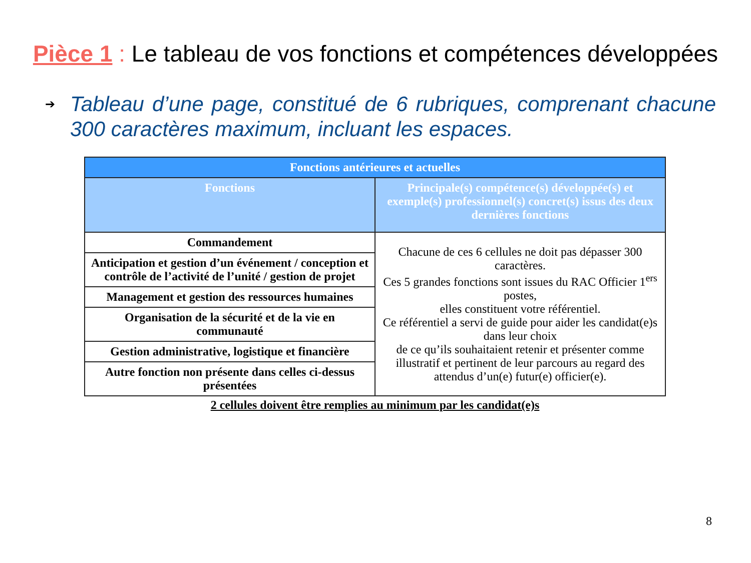Pièce 1 : Le tableau de vos fonctions et compétences développées
➔ Tableau d’une page, constitué de 6 rubriques, comprenant chacune 300 caractères maximum, incluant les espaces.
| Fonctions antérieures et actuelles | |
| --- | --- |
| Fonctions | Principale(s) compétence(s) développée(s) et exemple(s) professionnel(s) concret(s) issus des deux dernières fonctions |
| Commandement | Chacune de ces 6 cellules ne doit pas dépasser 300 caractères. Ces 5 grandes fonctions sont issues du RAC Officier 1<sup>ers</sup> postes, elles constituent votre référentiel. Ce référentiel a servi de guide pour aider les candidat(e)s dans leur choix de ce qu’ils souhaitaient retenir et présenter comme illustratif et pertinent de leur parcours au regard des attendus d’un(e) futur(e) officier(e). |
| Anticipation et gestion d’un événement / conception et contrôle de l’activité de l’unité / gestion de projet | |
| Management et gestion des ressources humaines | |
| Organisation de la sécurité et de la vie en communauté | |
| Gestion administrative, logistique et financière | |
| Autre fonction non présente dans celles ci-dessus présentées | |
2 cellules doivent être remplies au minimum par les candidat(e)s
8